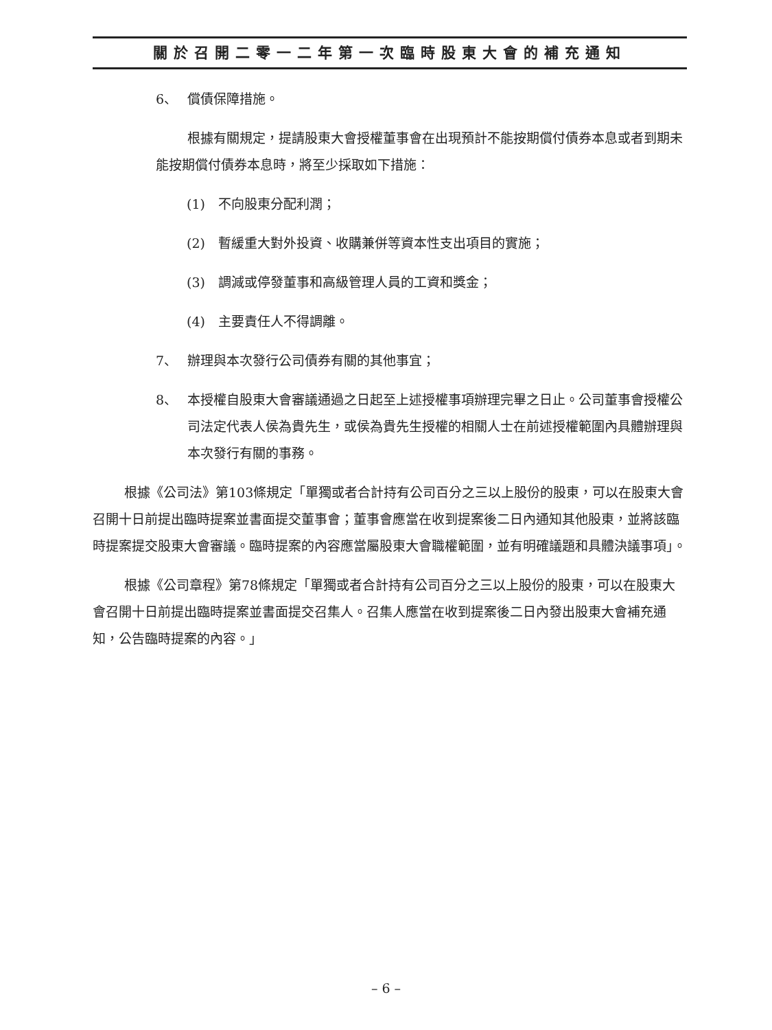關於召開二零一二年第一次臨時股東大會的補充通知
6、 償債保障措施。
根據有關規定，提請股東大會授權董事會在出現預計不能按期償付債券本息或者到期未能按期償付債券本息時，將至少採取如下措施：
(1) 不向股東分配利潤；
(2) 暫緩重大對外投資、收購兼併等資本性支出項目的實施；
(3) 調減或停發董事和高級管理人員的工資和獎金；
(4) 主要責任人不得調離。
7、 辦理與本次發行公司債券有關的其他事宜；
8、 本授權自股東大會審議通過之日起至上述授權事項辦理完畢之日止。公司董事會授權公司法定代表人侯為貴先生，或侯為貴先生授權的相關人士在前述授權範圍內具體辦理與本次發行有關的事務。
根據《公司法》第103條規定「單獨或者合計持有公司百分之三以上股份的股東，可以在股東大會召開十日前提出臨時提案並書面提交董事會；董事會應當在收到提案後二日內通知其他股東，並將該臨時提案提交股東大會審議。臨時提案的內容應當屬股東大會職權範圍，並有明確議題和具體決議事項」。
根據《公司章程》第78條規定「單獨或者合計持有公司百分之三以上股份的股東，可以在股東大會召開十日前提出臨時提案並書面提交召集人。召集人應當在收到提案後二日內發出股東大會補充通知，公告臨時提案的內容。」
– 6 –